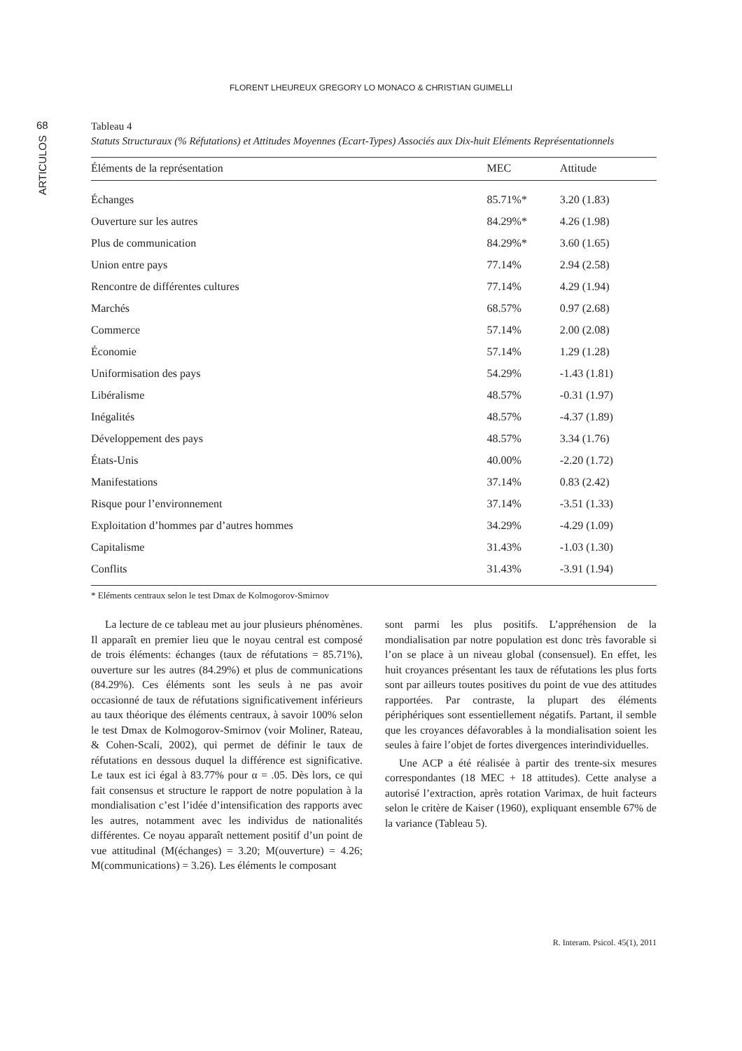FLORENT LHEUREUX GREGORY LO MONACO & CHRISTIAN GUIMELLI
68
ARTICULOS
Tableau 4
Statuts Structuraux (% Réfutations) et Attitudes Moyennes (Ecart-Types) Associés aux Dix-huit Eléments Représentationnels
| Éléments de la représentation | MEC | Attitude |
| --- | --- | --- |
| Échanges | 85.71%* | 3.20 (1.83) |
| Ouverture sur les autres | 84.29%* | 4.26 (1.98) |
| Plus de communication | 84.29%* | 3.60 (1.65) |
| Union entre pays | 77.14% | 2.94 (2.58) |
| Rencontre de différentes cultures | 77.14% | 4.29 (1.94) |
| Marchés | 68.57% | 0.97 (2.68) |
| Commerce | 57.14% | 2.00 (2.08) |
| Économie | 57.14% | 1.29 (1.28) |
| Uniformisation des pays | 54.29% | -1.43 (1.81) |
| Libéralisme | 48.57% | -0.31 (1.97) |
| Inégalités | 48.57% | -4.37 (1.89) |
| Développement des pays | 48.57% | 3.34 (1.76) |
| États-Unis | 40.00% | -2.20 (1.72) |
| Manifestations | 37.14% | 0.83 (2.42) |
| Risque pour l’environnement | 37.14% | -3.51 (1.33) |
| Exploitation d’hommes par d’autres hommes | 34.29% | -4.29 (1.09) |
| Capitalisme | 31.43% | -1.03 (1.30) |
| Conflits | 31.43% | -3.91 (1.94) |
* Eléments centraux selon le test Dmax de Kolmogorov-Smirnov
La lecture de ce tableau met au jour plusieurs phénomènes. Il apparaît en premier lieu que le noyau central est composé de trois éléments: échanges (taux de réfutations = 85.71%), ouverture sur les autres (84.29%) et plus de communications (84.29%). Ces éléments sont les seuls à ne pas avoir occasionné de taux de réfutations significativement inférieurs au taux théorique des éléments centraux, à savoir 100% selon le test Dmax de Kolmogorov-Smirnov (voir Moliner, Rateau, & Cohen-Scali, 2002), qui permet de définir le taux de réfutations en dessous duquel la différence est significative. Le taux est ici égal à 83.77% pour α = .05. Dès lors, ce qui fait consensus et structure le rapport de notre population à la mondialisation c’est l’idée d’intensification des rapports avec les autres, notamment avec les individus de nationalités différentes. Ce noyau apparaît nettement positif d’un point de vue attitudinal (M(échanges) = 3.20; M(ouverture) = 4.26; M(communications) = 3.26). Les éléments le composant
sont parmi les plus positifs. L’appréhension de la mondialisation par notre population est donc très favorable si l’on se place à un niveau global (consensuel). En effet, les huit croyances présentant les taux de réfutations les plus forts sont par ailleurs toutes positives du point de vue des attitudes rapportées. Par contraste, la plupart des éléments périphériques sont essentiellement négatifs. Partant, il semble que les croyances défavorables à la mondialisation soient les seules à faire l’objet de fortes divergences interindividuelles.
Une ACP a été réalisée à partir des trente-six mesures correspondantes (18 MEC + 18 attitudes). Cette analyse a autorisé l’extraction, après rotation Varimax, de huit facteurs selon le critère de Kaiser (1960), expliquant ensemble 67% de la variance (Tableau 5).
R. Interam. Psicol. 45(1), 2011